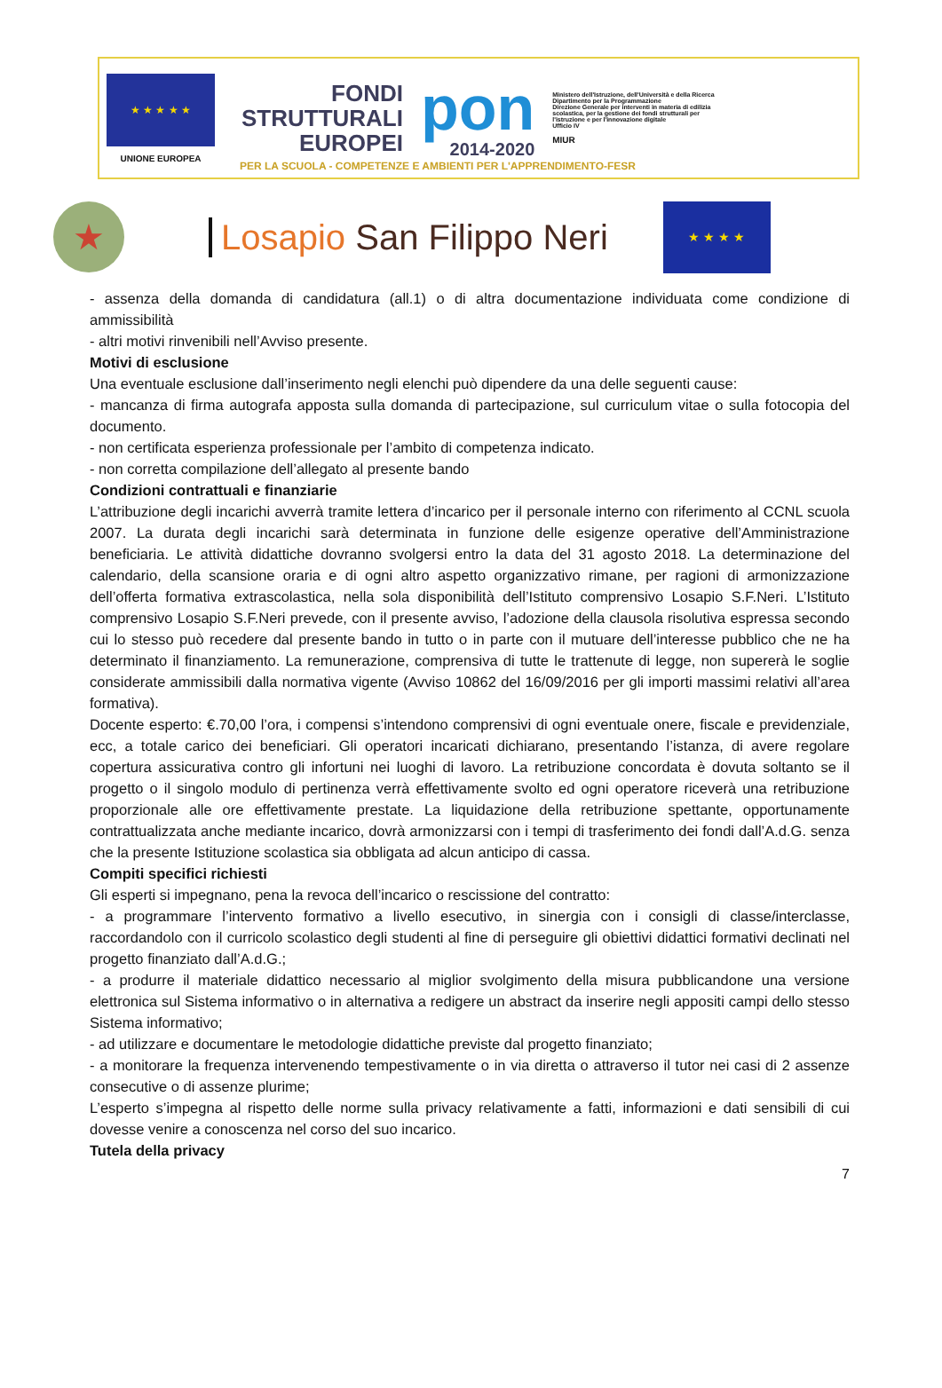★ ★ ★ ★ ★
UNIONE EUROPEA
FONDI
STRUTTURALI
EUROPEI
pon
2014-2020
Ministero dell'Istruzione, dell'Università e della Ricerca
Dipartimento per la Programmazione
Direzione Generale per interventi in materia di edilizia scolastica, per la gestione dei fondi strutturali per l'istruzione e per l'innovazione digitale
Ufficio IV
MIUR
PER LA SCUOLA - COMPETENZE E AMBIENTI PER L'APPRENDIMENTO-FESR
★
Losapio San Filippo Neri
★ ★ ★ ★
- assenza della domanda di candidatura (all.1) o di altra documentazione individuata come condizione di ammissibilità
- altri motivi rinvenibili nell’Avviso presente.
Motivi di esclusione
Una eventuale esclusione dall’inserimento negli elenchi può dipendere da una delle seguenti cause:
- mancanza di firma autografa apposta sulla domanda di partecipazione, sul curriculum vitae o sulla fotocopia del documento.
- non certificata esperienza professionale per l’ambito di competenza indicato.
- non corretta compilazione dell’allegato al presente bando
Condizioni contrattuali e finanziarie
L’attribuzione degli incarichi avverrà tramite lettera d’incarico per il personale interno con riferimento al CCNL scuola 2007. La durata degli incarichi sarà determinata in funzione delle esigenze operative dell’Amministrazione beneficiaria. Le attività didattiche dovranno svolgersi entro la data del 31 agosto 2018. La determinazione del calendario, della scansione oraria e di ogni altro aspetto organizzativo rimane, per ragioni di armonizzazione dell’offerta formativa extrascolastica, nella sola disponibilità dell’Istituto comprensivo Losapio S.F.Neri. L’Istituto comprensivo Losapio S.F.Neri prevede, con il presente avviso, l’adozione della clausola risolutiva espressa secondo cui lo stesso può recedere dal presente bando in tutto o in parte con il mutuare dell’interesse pubblico che ne ha determinato il finanziamento. La remunerazione, comprensiva di tutte le trattenute di legge, non supererà le soglie considerate ammissibili dalla normativa vigente (Avviso 10862 del 16/09/2016 per gli importi massimi relativi all’area formativa).
Docente esperto: €.70,00 l’ora, i compensi s’intendono comprensivi di ogni eventuale onere, fiscale e previdenziale, ecc, a totale carico dei beneficiari. Gli operatori incaricati dichiarano, presentando l’istanza, di avere regolare copertura assicurativa contro gli infortuni nei luoghi di lavoro. La retribuzione concordata è dovuta soltanto se il progetto o il singolo modulo di pertinenza verrà effettivamente svolto ed ogni operatore riceverà una retribuzione proporzionale alle ore effettivamente prestate. La liquidazione della retribuzione spettante, opportunamente contrattualizzata anche mediante incarico, dovrà armonizzarsi con i tempi di trasferimento dei fondi dall’A.d.G. senza che la presente Istituzione scolastica sia obbligata ad alcun anticipo di cassa.
Compiti specifici richiesti
Gli esperti si impegnano, pena la revoca dell’incarico o rescissione del contratto:
- a programmare l’intervento formativo a livello esecutivo, in sinergia con i consigli di classe/interclasse, raccordandolo con il curricolo scolastico degli studenti al fine di perseguire gli obiettivi didattici formativi declinati nel progetto finanziato dall’A.d.G.;
- a produrre il materiale didattico necessario al miglior svolgimento della misura pubblicandone una versione elettronica sul Sistema informativo o in alternativa a redigere un abstract da inserire negli appositi campi dello stesso Sistema informativo;
- ad utilizzare e documentare le metodologie didattiche previste dal progetto finanziato;
- a monitorare la frequenza intervenendo tempestivamente o in via diretta o attraverso il tutor nei casi di 2 assenze consecutive o di assenze plurime;
L’esperto s’impegna al rispetto delle norme sulla privacy relativamente a fatti, informazioni e dati sensibili di cui dovesse venire a conoscenza nel corso del suo incarico.
Tutela della privacy
7